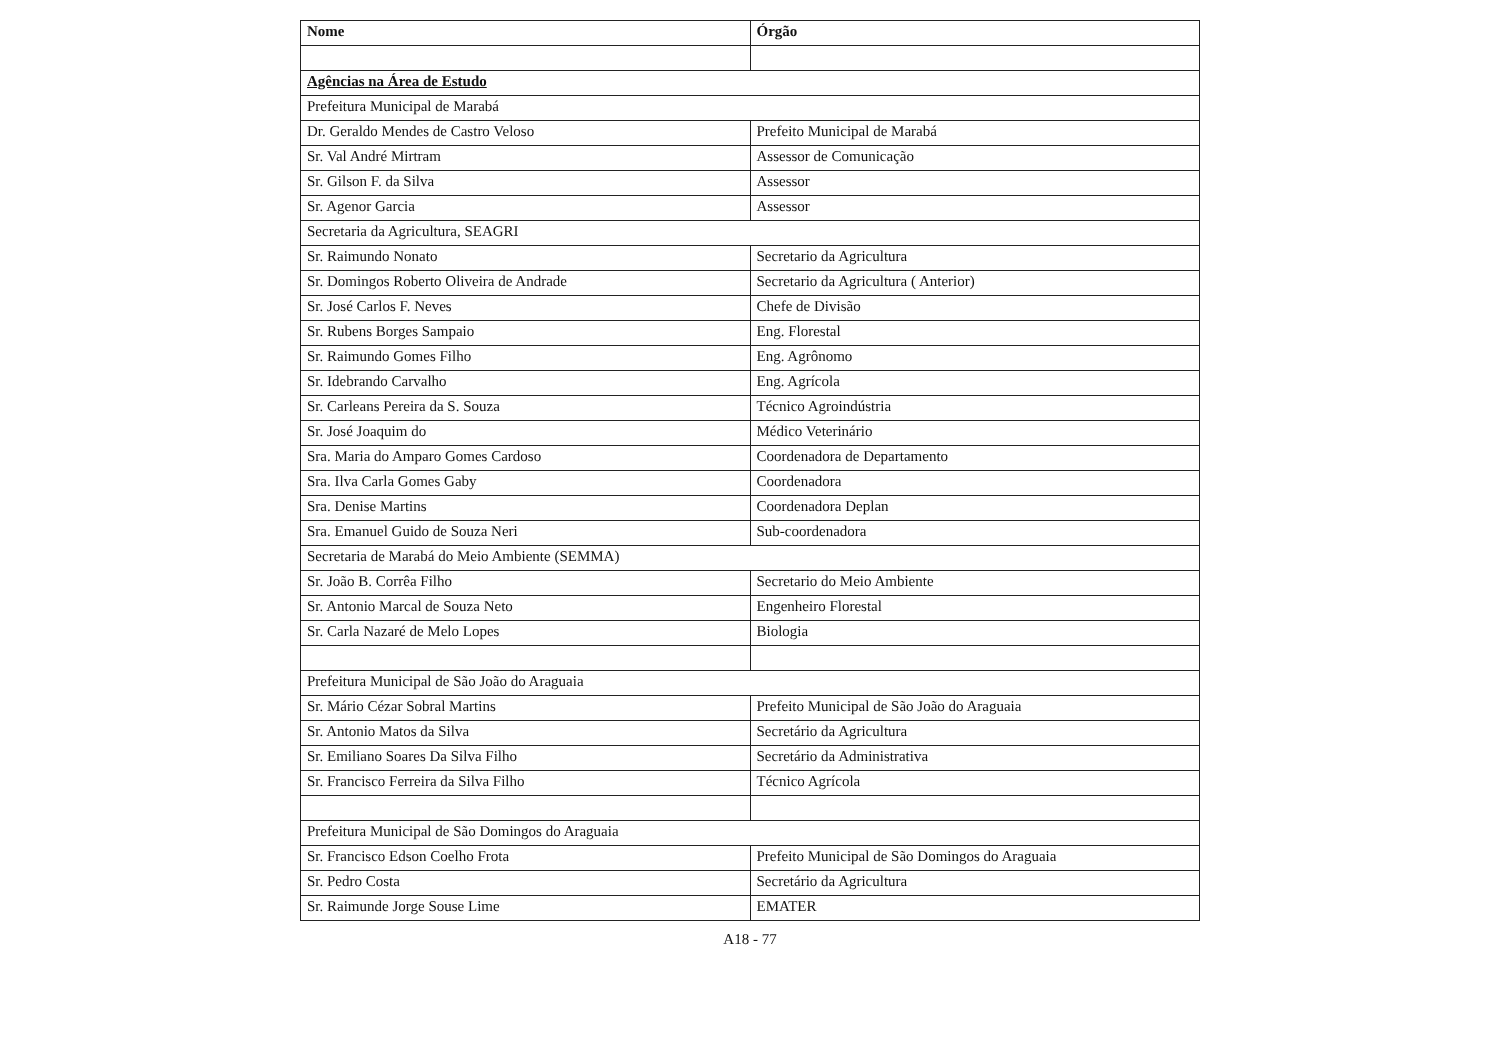| Nome | Órgão |
| --- | --- |
| Agências na Área de Estudo | |
| Prefeitura Municipal de Marabá | |
| Dr. Geraldo Mendes de Castro Veloso | Prefeito Municipal de Marabá |
| Sr. Val André Mirtram | Assessor de Comunicação |
| Sr. Gilson F. da Silva | Assessor |
| Sr. Agenor Garcia | Assessor |
| Secretaria da Agricultura, SEAGRI | |
| Sr. Raimundo Nonato | Secretario da Agricultura |
| Sr. Domingos Roberto Oliveira de Andrade | Secretario da Agricultura ( Anterior) |
| Sr. José Carlos F. Neves | Chefe de Divisão |
| Sr. Rubens Borges Sampaio | Eng. Florestal |
| Sr. Raimundo Gomes Filho | Eng. Agrônomo |
| Sr. Idebrando Carvalho | Eng. Agrícola |
| Sr. Carleans Pereira da S. Souza | Técnico Agroindústria |
| Sr. José Joaquim do | Médico Veterinário |
| Sra. Maria do Amparo Gomes Cardoso | Coordenadora de Departamento |
| Sra. Ilva Carla Gomes Gaby | Coordenadora |
| Sra. Denise Martins | Coordenadora Deplan |
| Sra. Emanuel Guido de Souza Neri | Sub-coordenadora |
| Secretaria de Marabá do Meio Ambiente (SEMMA) | |
| Sr. João B. Corrêa Filho | Secretario do Meio Ambiente |
| Sr. Antonio Marcal de Souza Neto | Engenheiro Florestal |
| Sr. Carla Nazaré de Melo Lopes | Biologia |
| Prefeitura Municipal de São João do Araguaia | |
| Sr. Mário Cézar Sobral Martins | Prefeito Municipal de São João do Araguaia |
| Sr. Antonio Matos da Silva | Secretário da Agricultura |
| Sr. Emiliano Soares Da Silva Filho | Secretário da Administrativa |
| Sr. Francisco Ferreira da Silva Filho | Técnico Agrícola |
| Prefeitura Municipal de São Domingos do Araguaia | |
| Sr. Francisco Edson Coelho Frota | Prefeito Municipal de São Domingos do Araguaia |
| Sr. Pedro Costa | Secretário da Agricultura |
| Sr. Raimunde Jorge Souse Lime | EMATER |
A18 - 77